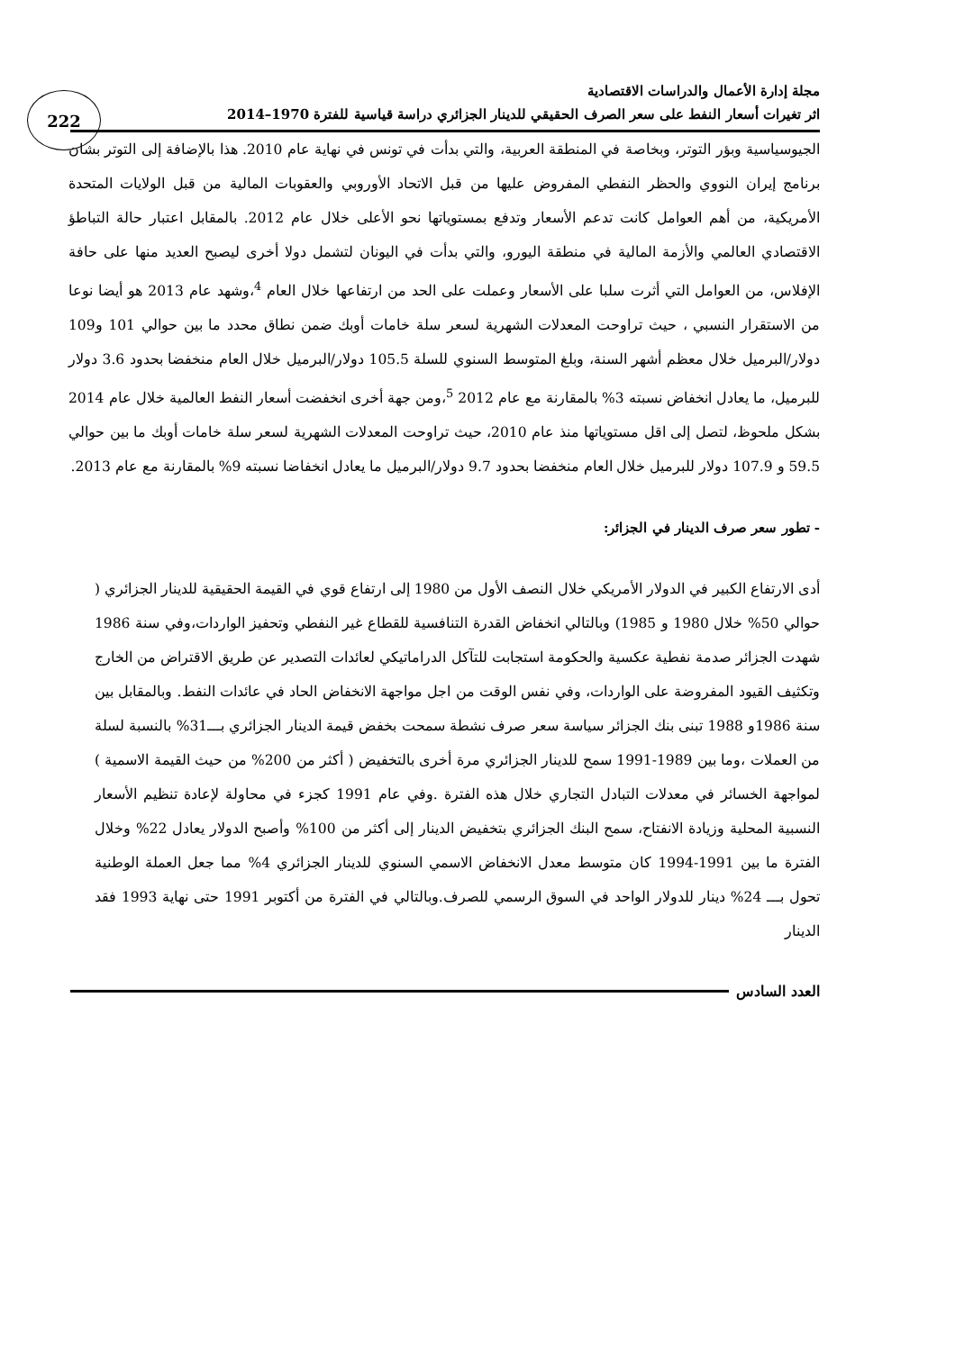222
مجلة إدارة الأعمال والدراسات الاقتصادية
اثر تغيرات أسعار النفط على سعر الصرف الحقيقي للدينار الجزائري دراسة قياسية للفترة 1970–2014
الجيوسياسية وبؤر التوتر، وبخاصة في المنطقة العربية، والتي بدأت في تونس في نهاية عام 2010. هذا بالإضافة إلى التوتر بشان برنامج إيران النووي والحظر النفطي المفروض عليها من قبل الاتحاد الأوروبي والعقوبات المالية من قبل الولايات المتحدة الأمريكية، من أهم العوامل كانت تدعم الأسعار وتدفع بمستوياتها نحو الأعلى خلال عام 2012. بالمقابل اعتبار حالة التباطؤ الاقتصادي العالمي والأزمة المالية في منطقة اليورو، والتي بدأت في اليونان لتشمل دولا أخرى ليصبح العديد منها على حافة الإفلاس، من العوامل التي أثرت سلبا على الأسعار وعملت على الحد من ارتفاعها خلال العام <sup>4</sup>،وشهد عام 2013 هو أيضا نوعا من الاستقرار النسبي ، حيث تراوحت المعدلات الشهرية لسعر سلة خامات أوبك ضمن نطاق محدد ما بين حوالي 101 و109 دولار/البرميل خلال معظم أشهر السنة، وبلغ المتوسط السنوي للسلة 105.5 دولار/البرميل خلال العام منخفضا بحدود 3.6 دولار للبرميل، ما يعادل انخفاض نسبته 3% بالمقارنة مع عام 2012 <sup>5</sup>،ومن جهة أخرى انخفضت أسعار النفط العالمية خلال عام 2014 بشكل ملحوظ، لتصل إلى اقل مستوياتها منذ عام 2010، حيث تراوحت المعدلات الشهرية لسعر سلة خامات أوبك ما بين حوالي 59.5 و 107.9 دولار للبرميل خلال العام منخفضا بحدود 9.7 دولار/البرميل ما يعادل انخفاضا نسبته 9% بالمقارنة مع عام 2013.
- تطور سعر صرف الدينار في الجزائر:
أدى الارتفاع الكبير في الدولار الأمريكي خلال النصف الأول من 1980 إلى ارتفاع قوي في القيمة الحقيقية للدينار الجزائري ( حوالي 50% خلال 1980 و 1985) وبالتالي انخفاض القدرة التنافسية للقطاع غير النفطي وتحفيز الواردات،وفي سنة 1986 شهدت الجزائر صدمة نفطية عكسية والحكومة استجابت للتآكل الدراماتيكي لعائدات التصدير عن طريق الاقتراض من الخارج وتكثيف القيود المفروضة على الواردات، وفي نفس الوقت من اجل مواجهة الانخفاض الحاد في عائدات النفط. وبالمقابل بين سنة 1986و 1988 تبنى بنك الجزائر سياسة سعر صرف نشطة سمحت بخفض قيمة الدينار الجزائري بـــ31% بالنسبة لسلة من العملات ،وما بين 1989-1991 سمح للدينار الجزائري مرة أخرى بالتخفيض ( أكثر من 200% من حيث القيمة الاسمية ) لمواجهة الخسائر في معدلات التبادل التجاري خلال هذه الفترة .وفي عام 1991 كجزء في محاولة لإعادة تنظيم الأسعار النسبية المحلية وزيادة الانفتاح، سمح البنك الجزائري بتخفيض الدينار إلى أكثر من 100% وأصبح الدولار يعادل 22% وخلال الفترة ما بين 1991-1994 كان متوسط معدل الانخفاض الاسمي السنوي للدينار الجزائري 4% مما جعل العملة الوطنية تحول بـــ 24% دينار للدولار الواحد في السوق الرسمي للصرف.وبالتالي في الفترة من أكتوبر 1991 حتى نهاية 1993 فقد الدينار
العدد السادس